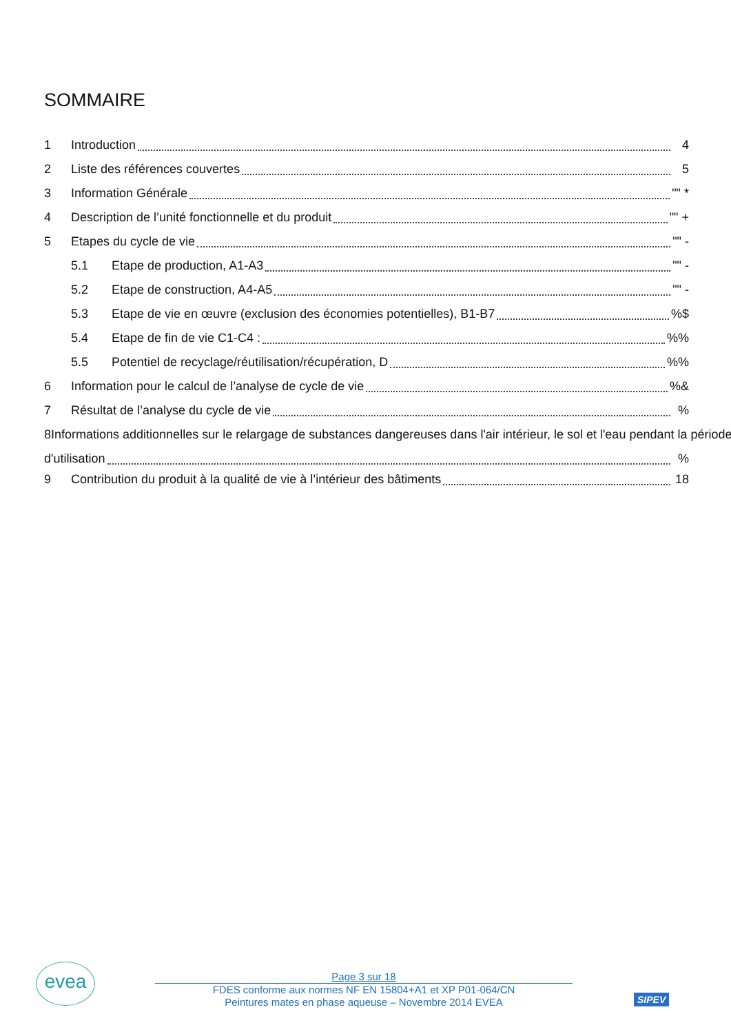SOMMAIRE
1 Introduction 4
2 Liste des références couvertes 5
3 Information Générale "" *
4 Description de l’unité fonctionnelle et du produit "" +
5 Etapes du cycle de vie "" -
5.1 Etape de production, A1-A3 "" -
5.2 Etape de construction, A4-A5 "" -
5.3 Etape de vie en œuvre (exclusion des économies potentielles), B1-B7 %$
5.4 Etape de fin de vie C1-C4 : %%
5.5 Potentiel de recyclage/réutilisation/récupération, D %%
6 Information pour le calcul de l’analyse de cycle de vie %&
7 Résultat de l’analyse du cycle de vie %
8 Informations additionnelles sur le relargage de substances dangereuses dans l'air intérieur, le sol et l'eau pendant la période
d'utilisation %
9 Contribution du produit à la qualité de vie à l’intérieur des bâtiments 18
evea
Page 3 sur 18
FDES conforme aux normes NF EN 15804+A1 et XP P01-064/CN
Peintures mates en phase aqueuse – Novembre 2014 EVEA
SIPEV